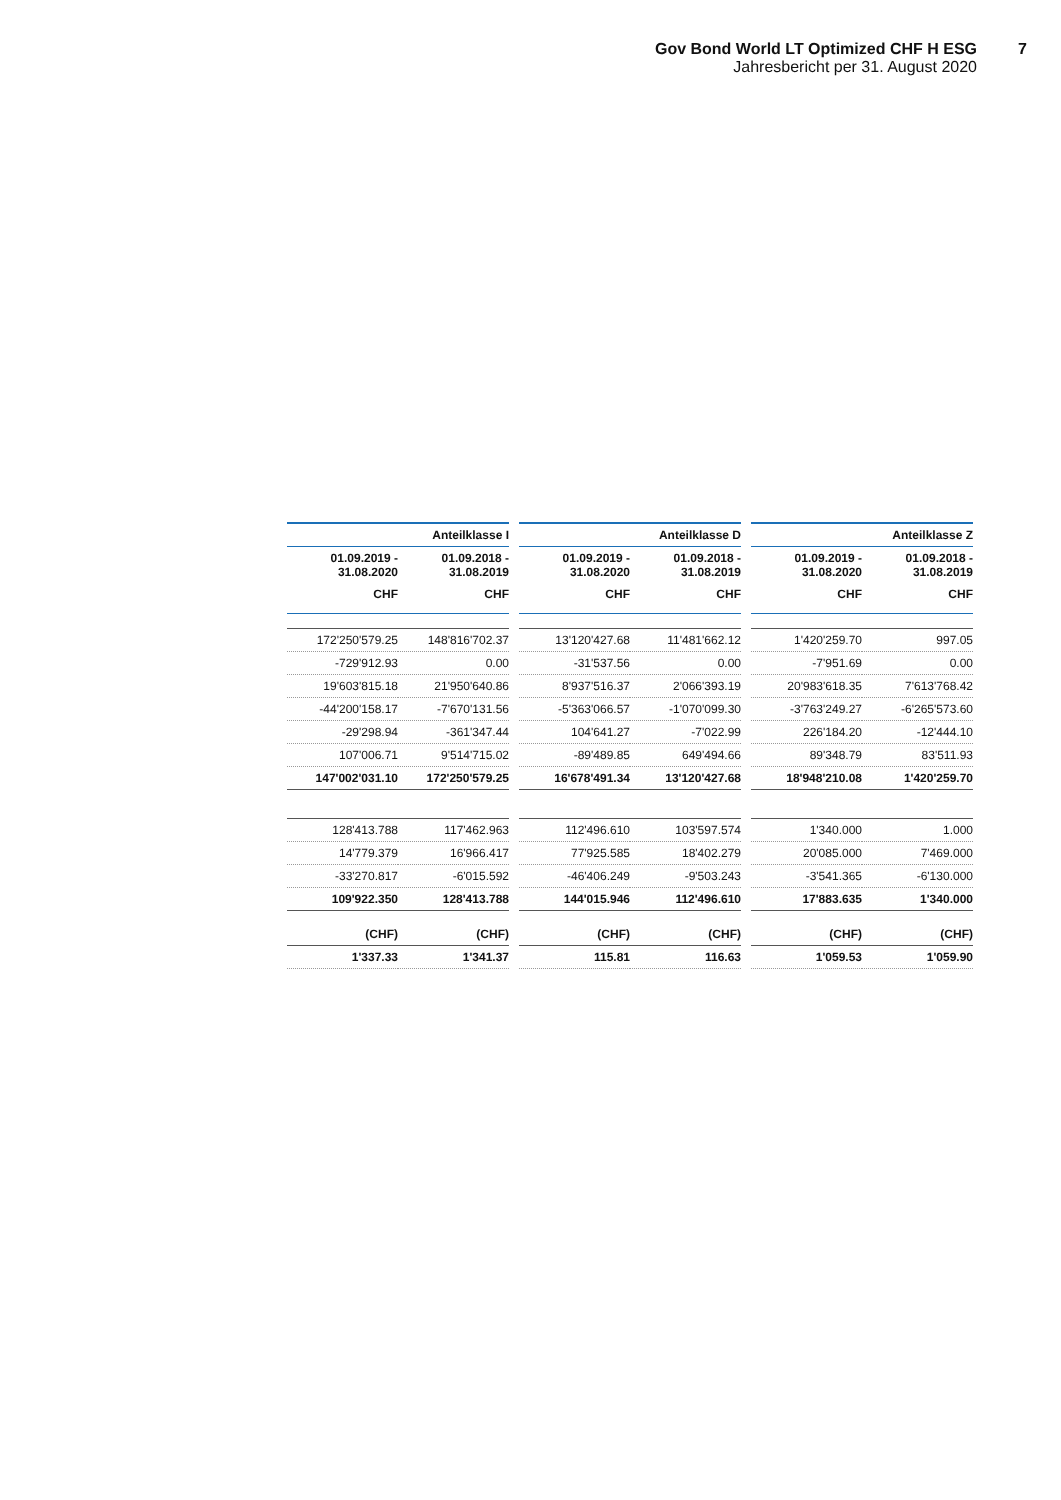Gov Bond World LT Optimized CHF H ESG
Jahresbericht per 31. August 2020
7
| Anteilklasse I | |
| --- | --- |
| 01.09.2019 - 31.08.2020 | 01.09.2018 - 31.08.2019 |
| CHF | CHF |
| 172'250'579.25 | 148'816'702.37 |
| -729'912.93 | 0.00 |
| 19'603'815.18 | 21'950'640.86 |
| -44'200'158.17 | -7'670'131.56 |
| -29'298.94 | -361'347.44 |
| 107'006.71 | 9'514'715.02 |
| 147'002'031.10 | 172'250'579.25 |
| 128'413.788 | 117'462.963 |
| 14'779.379 | 16'966.417 |
| -33'270.817 | -6'015.592 |
| 109'922.350 | 128'413.788 |
| (CHF) | (CHF) |
| 1'337.33 | 1'341.37 |
| Anteilklasse D | |
| --- | --- |
| 01.09.2019 - 31.08.2020 | 01.09.2018 - 31.08.2019 |
| CHF | CHF |
| 13'120'427.68 | 11'481'662.12 |
| -31'537.56 | 0.00 |
| 8'937'516.37 | 2'066'393.19 |
| -5'363'066.57 | -1'070'099.30 |
| 104'641.27 | -7'022.99 |
| -89'489.85 | 649'494.66 |
| 16'678'491.34 | 13'120'427.68 |
| 112'496.610 | 103'597.574 |
| 77'925.585 | 18'402.279 |
| -46'406.249 | -9'503.243 |
| 144'015.946 | 112'496.610 |
| (CHF) | (CHF) |
| 115.81 | 116.63 |
| Anteilklasse Z | |
| --- | --- |
| 01.09.2019 - 31.08.2020 | 01.09.2018 - 31.08.2019 |
| CHF | CHF |
| 1'420'259.70 | 997.05 |
| -7'951.69 | 0.00 |
| 20'983'618.35 | 7'613'768.42 |
| -3'763'249.27 | -6'265'573.60 |
| 226'184.20 | -12'444.10 |
| 89'348.79 | 83'511.93 |
| 18'948'210.08 | 1'420'259.70 |
| 1'340.000 | 1.000 |
| 20'085.000 | 7'469.000 |
| -3'541.365 | -6'130.000 |
| 17'883.635 | 1'340.000 |
| (CHF) | (CHF) |
| 1'059.53 | 1'059.90 |